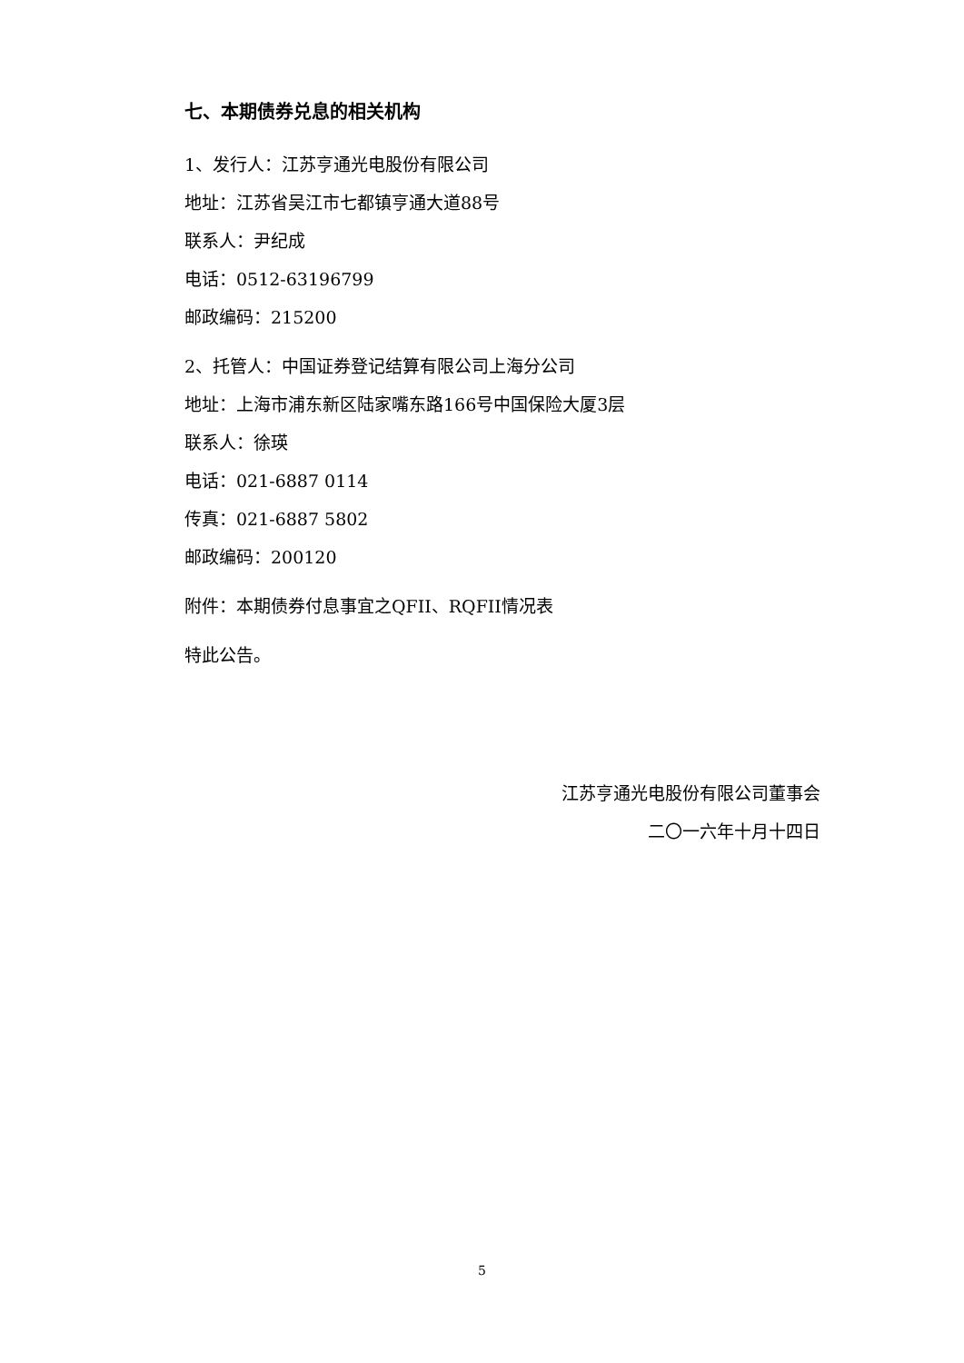七、本期债券兑息的相关机构
1、发行人：江苏亨通光电股份有限公司
地址：江苏省吴江市七都镇亨通大道88号
联系人：尹纪成
电话：0512-63196799
邮政编码：215200
2、托管人：中国证券登记结算有限公司上海分公司
地址：上海市浦东新区陆家嘴东路166号中国保险大厦3层
联系人：徐瑛
电话：021-6887 0114
传真：021-6887 5802
邮政编码：200120
附件：本期债券付息事宜之QFII、RQFII情况表
特此公告。
江苏亨通光电股份有限公司董事会
二〇一六年十月十四日
5